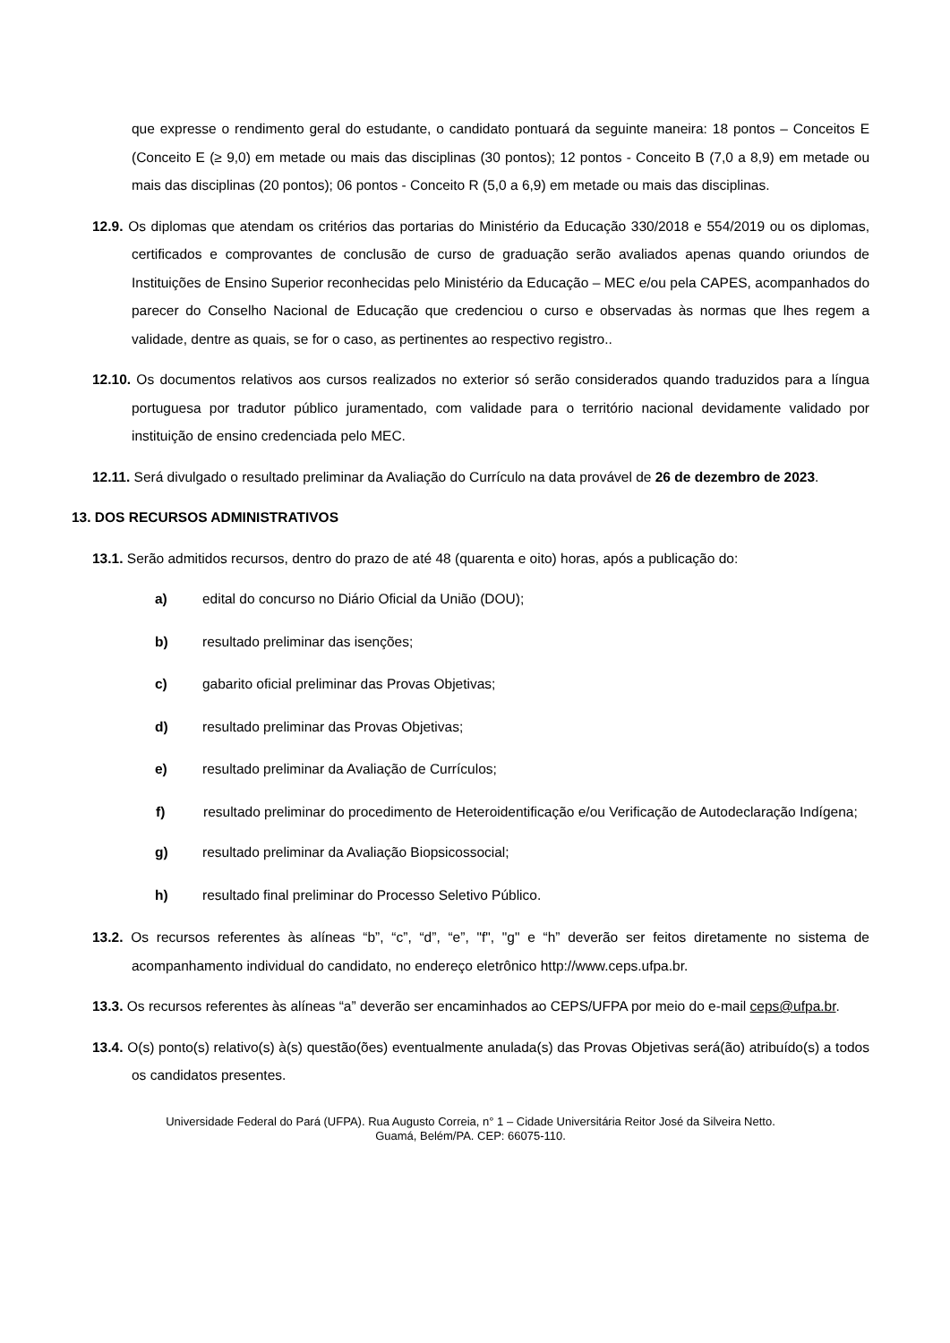que expresse o rendimento geral do estudante, o candidato pontuará da seguinte maneira: 18 pontos – Conceitos E (Conceito E (≥ 9,0) em metade ou mais das disciplinas (30 pontos); 12 pontos - Conceito B (7,0 a 8,9) em metade ou mais das disciplinas (20 pontos); 06 pontos - Conceito R (5,0 a 6,9) em metade ou mais das disciplinas.
12.9. Os diplomas que atendam os critérios das portarias do Ministério da Educação 330/2018 e 554/2019 ou os diplomas, certificados e comprovantes de conclusão de curso de graduação serão avaliados apenas quando oriundos de Instituições de Ensino Superior reconhecidas pelo Ministério da Educação – MEC e/ou pela CAPES, acompanhados do parecer do Conselho Nacional de Educação que credenciou o curso e observadas às normas que lhes regem a validade, dentre as quais, se for o caso, as pertinentes ao respectivo registro..
12.10. Os documentos relativos aos cursos realizados no exterior só serão considerados quando traduzidos para a língua portuguesa por tradutor público juramentado, com validade para o território nacional devidamente validado por instituição de ensino credenciada pelo MEC.
12.11. Será divulgado o resultado preliminar da Avaliação do Currículo na data provável de 26 de dezembro de 2023.
13. DOS RECURSOS ADMINISTRATIVOS
13.1. Serão admitidos recursos, dentro do prazo de até 48 (quarenta e oito) horas, após a publicação do:
a) edital do concurso no Diário Oficial da União (DOU);
b) resultado preliminar das isenções;
c) gabarito oficial preliminar das Provas Objetivas;
d) resultado preliminar das Provas Objetivas;
e) resultado preliminar da Avaliação de Currículos;
f) resultado preliminar do procedimento de Heteroidentificação e/ou Verificação de Autodeclaração Indígena;
g) resultado preliminar da Avaliação Biopsicossocial;
h) resultado final preliminar do Processo Seletivo Público.
13.2. Os recursos referentes às alíneas “b”, “c”, “d”, “e”, "f", "g" e “h” deverão ser feitos diretamente no sistema de acompanhamento individual do candidato, no endereço eletrônico http://www.ceps.ufpa.br.
13.3. Os recursos referentes às alíneas “a” deverão ser encaminhados ao CEPS/UFPA por meio do e-mail ceps@ufpa.br.
13.4. O(s) ponto(s) relativo(s) à(s) questão(ões) eventualmente anulada(s) das Provas Objetivas será(ão) atribuído(s) a todos os candidatos presentes.
Universidade Federal do Pará (UFPA). Rua Augusto Correia, n° 1 – Cidade Universitária Reitor José da Silveira Netto.
Guamá, Belém/PA. CEP: 66075-110.